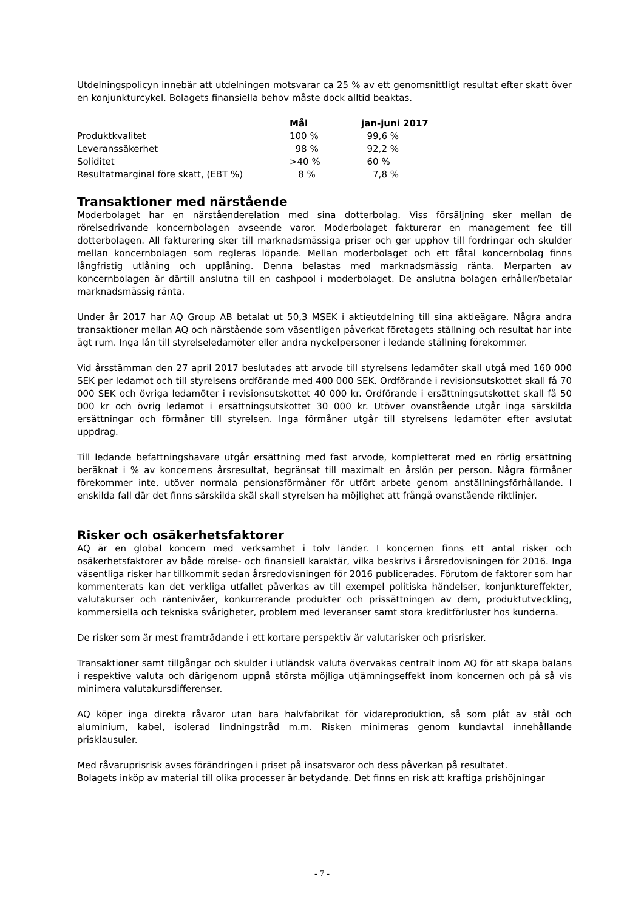Utdelningspolicyn innebär att utdelningen motsvarar ca 25 % av ett genomsnittligt resultat efter skatt över en konjunkturcykel. Bolagets finansiella behov måste dock alltid beaktas.
| | Mål | jan-juni 2017 |
| --- | --- | --- |
| Produktkvalitet | 100 % | 99,6 % |
| Leveranssäkerhet | 98 % | 92,2 % |
| Soliditet | >40 % | 60 % |
| Resultatmarginal före skatt, (EBT %) | 8 % | 7,8 % |
Transaktioner med närstående
Moderbolaget har en närståenderelation med sina dotterbolag. Viss försäljning sker mellan de rörelsedrivande koncernbolagen avseende varor. Moderbolaget fakturerar en management fee till dotterbolagen. All fakturering sker till marknadsmässiga priser och ger upphov till fordringar och skulder mellan koncernbolagen som regleras löpande. Mellan moderbolaget och ett fåtal koncernbolag finns långfristig utlåning och upplåning. Denna belastas med marknadsmässig ränta. Merparten av koncernbolagen är därtill anslutna till en cashpool i moderbolaget. De anslutna bolagen erhåller/betalar marknadsmässig ränta.
Under år 2017 har AQ Group AB betalat ut 50,3 MSEK i aktieutdelning till sina aktieägare. Några andra transaktioner mellan AQ och närstående som väsentligen påverkat företagets ställning och resultat har inte ägt rum. Inga lån till styrelseledamöter eller andra nyckelpersoner i ledande ställning förekommer.
Vid årsstämman den 27 april 2017 beslutades att arvode till styrelsens ledamöter skall utgå med 160 000 SEK per ledamot och till styrelsens ordförande med 400 000 SEK. Ordförande i revisionsutskottet skall få 70 000 SEK och övriga ledamöter i revisionsutskottet 40 000 kr. Ordförande i ersättningsutskottet skall få 50 000 kr och övrig ledamot i ersättningsutskottet 30 000 kr. Utöver ovanstående utgår inga särskilda ersättningar och förmåner till styrelsen. Inga förmåner utgår till styrelsens ledamöter efter avslutat uppdrag.
Till ledande befattningshavare utgår ersättning med fast arvode, kompletterat med en rörlig ersättning beräknat i % av koncernens årsresultat, begränsat till maximalt en årslön per person. Några förmåner förekommer inte, utöver normala pensionsförmåner för utfört arbete genom anställningsförhållande. I enskilda fall där det finns särskilda skäl skall styrelsen ha möjlighet att frångå ovanstående riktlinjer.
Risker och osäkerhetsfaktorer
AQ är en global koncern med verksamhet i tolv länder. I koncernen finns ett antal risker och osäkerhetsfaktorer av både rörelse- och finansiell karaktär, vilka beskrivs i årsredovisningen för 2016. Inga väsentliga risker har tillkommit sedan årsredovisningen för 2016 publicerades. Förutom de faktorer som har kommenterats kan det verkliga utfallet påverkas av till exempel politiska händelser, konjunktureffekter, valutakurser och räntenivåer, konkurrerande produkter och prissättningen av dem, produktutveckling, kommersiella och tekniska svårigheter, problem med leveranser samt stora kreditförluster hos kunderna.
De risker som är mest framträdande i ett kortare perspektiv är valutarisker och prisrisker.
Transaktioner samt tillgångar och skulder i utländsk valuta övervakas centralt inom AQ för att skapa balans i respektive valuta och därigenom uppnå största möjliga utjämningseffekt inom koncernen och på så vis minimera valutakursdifferenser.
AQ köper inga direkta råvaror utan bara halvfabrikat för vidareproduktion, så som plåt av stål och aluminium, kabel, isolerad lindningstråd m.m. Risken minimeras genom kundavtal innehållande prisklausuler.
Med råvaruprisrisk avses förändringen i priset på insatsvaror och dess påverkan på resultatet.
Bolagets inköp av material till olika processer är betydande. Det finns en risk att kraftiga prishöjningar
- 7 -